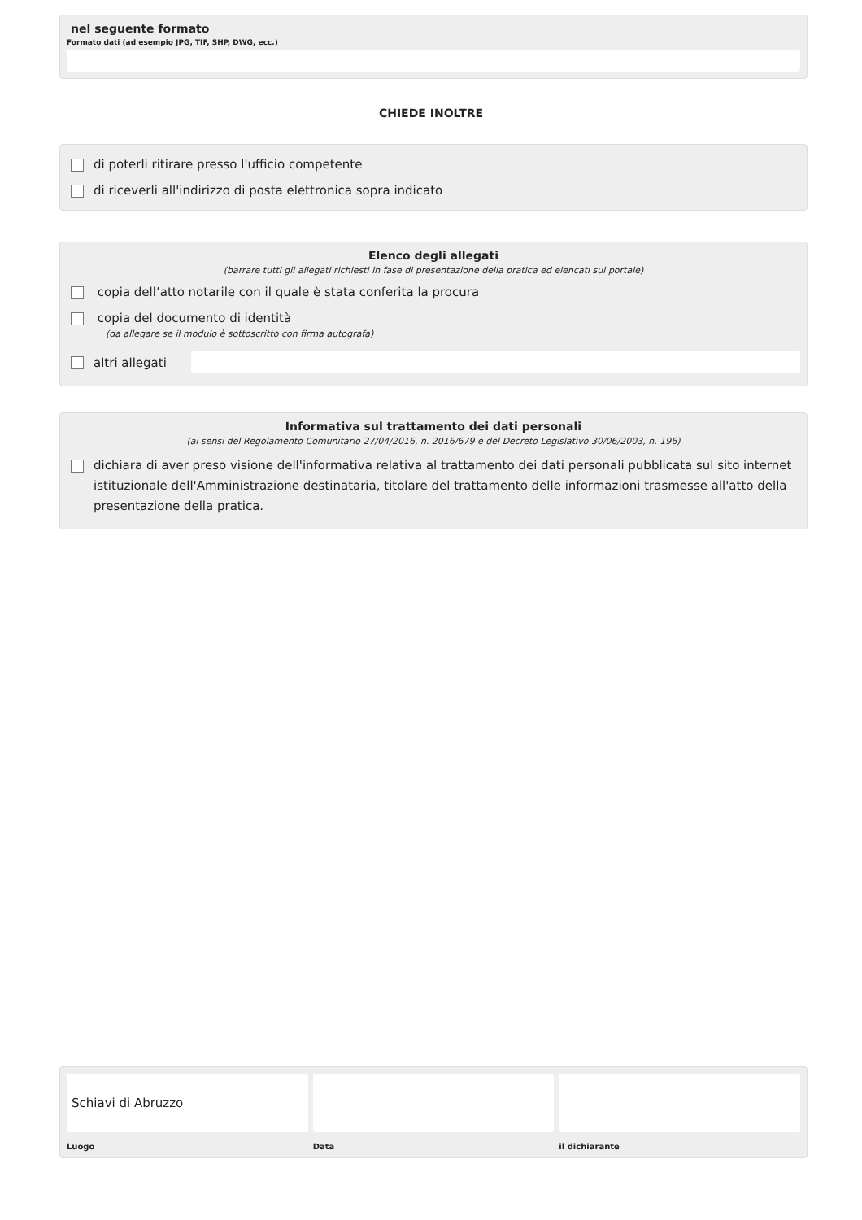nel seguente formato
Formato dati (ad esempio JPG, TIF, SHP, DWG, ecc.)
CHIEDE INOLTRE
di poterli ritirare presso l'ufficio competente
di riceverli all'indirizzo di posta elettronica sopra indicato
Elenco degli allegati
(barrare tutti gli allegati richiesti in fase di presentazione della pratica ed elencati sul portale)
copia dell’atto notarile con il quale è stata conferita la procura
copia del documento di identità
(da allegare se il modulo è sottoscritto con firma autografa)
altri allegati
Informativa sul trattamento dei dati personali
(ai sensi del Regolamento Comunitario 27/04/2016, n. 2016/679 e del Decreto Legislativo 30/06/2003, n. 196)
dichiara di aver preso visione dell'informativa relativa al trattamento dei dati personali pubblicata sul sito internet istituzionale dell'Amministrazione destinataria, titolare del trattamento delle informazioni trasmesse all'atto della presentazione della pratica.
Schiavi di Abruzzo
Luogo
Data il dichiarante